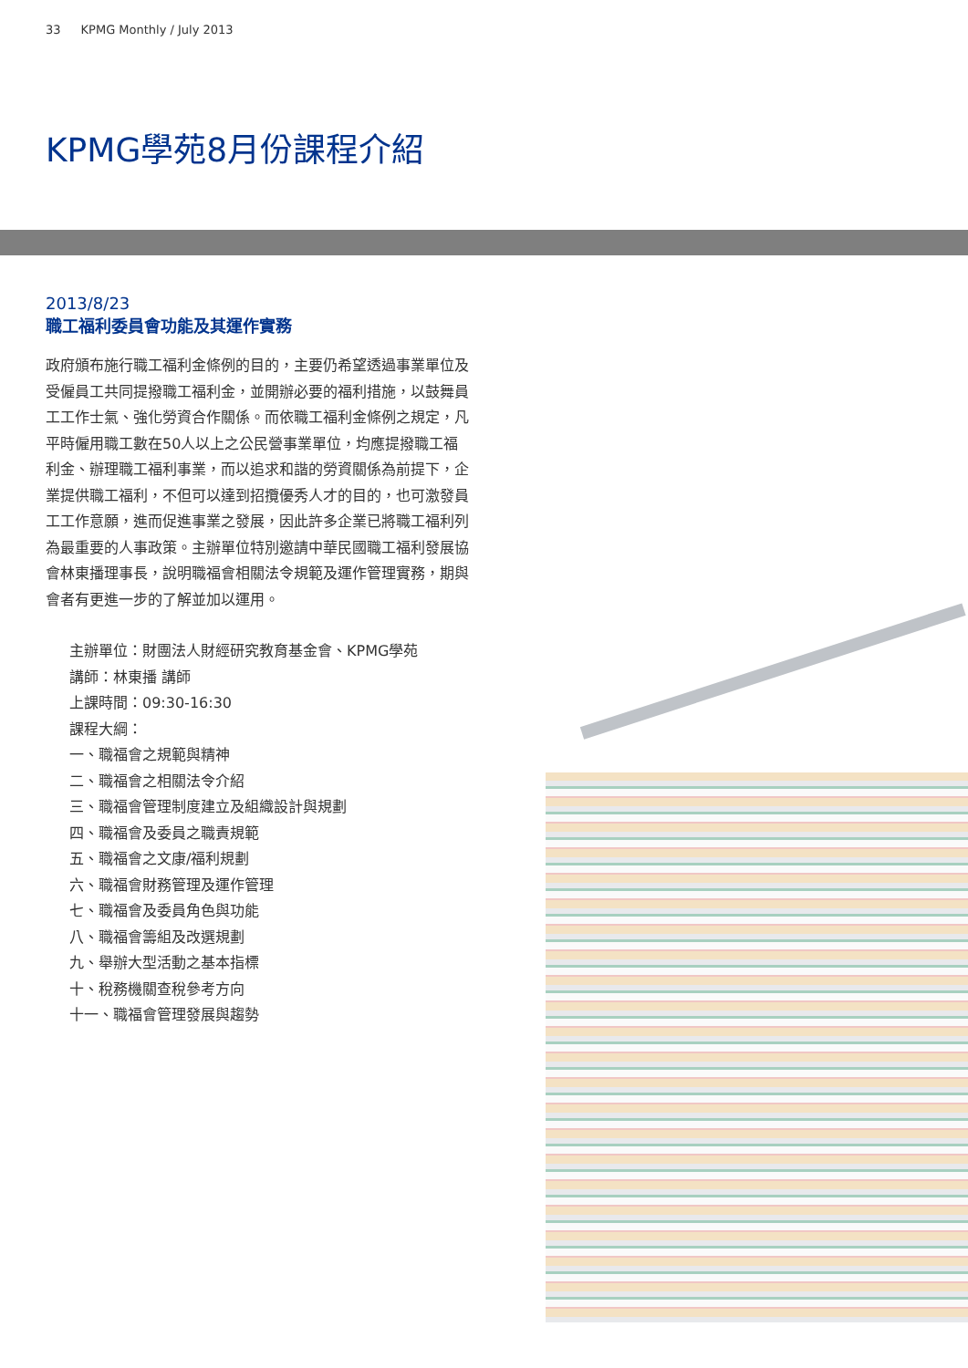33 KPMG Monthly / July 2013
KPMG學苑8月份課程介紹
2013/8/23
職工福利委員會功能及其運作實務
政府頒布施行職工福利金條例的目的，主要仍希望透過事業單位及受僱員工共同提撥職工福利金，並開辦必要的福利措施，以鼓舞員工工作士氣、強化勞資合作關係。而依職工福利金條例之規定，凡平時僱用職工數在50人以上之公民營事業單位，均應提撥職工福利金、辦理職工福利事業，而以追求和諧的勞資關係為前提下，企業提供職工福利，不但可以達到招攬優秀人才的目的，也可激發員工工作意願，進而促進事業之發展，因此許多企業已將職工福利列為最重要的人事政策。主辦單位特別邀請中華民國職工福利發展協會林東播理事長，說明職福會相關法令規範及運作管理實務，期與會者有更進一步的了解並加以運用。
主辦單位：財團法人財經研究教育基金會、KPMG學苑
講師：林東播 講師
上課時間：09:30-16:30
課程大綱：
一、職福會之規範與精神
二、職福會之相關法令介紹
三、職福會管理制度建立及組織設計與規劃
四、職福會及委員之職責規範
五、職福會之文康/福利規劃
六、職福會財務管理及運作管理
七、職福會及委員角色與功能
八、職福會籌組及改選規劃
九、舉辦大型活動之基本指標
十、稅務機關查稅參考方向
十一、職福會管理發展與趨勢